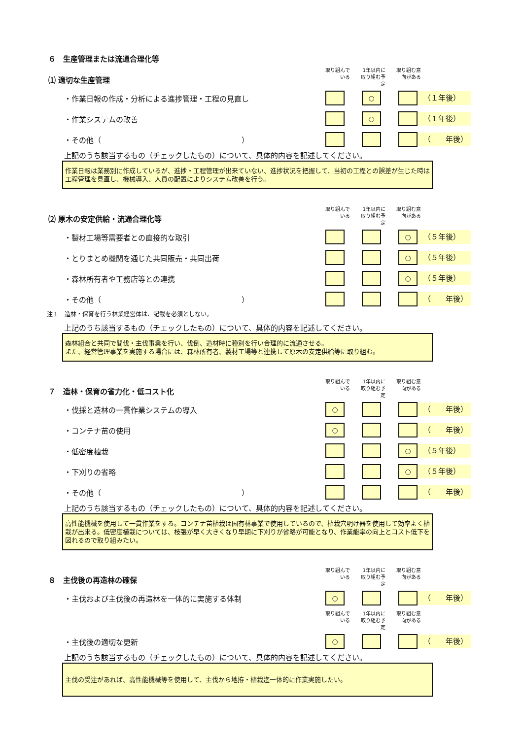６　生産管理または流通合理化等
⑴ 適切な生産管理
取り組んで
いる
1年以内に
取り組む予
定
取り組む意
向がある
・作業日報の作成・分析による進捗管理・工程の見直し
○
（１年後）
・作業システムの改善
○
（１年後）
・その他（　　　　　　　　　　　　　　　　　　　）
（　　年後）
上記のうち該当するもの（チェックしたもの）について、具体的内容を記述してください。
作業日報は業務別に作成しているが、進捗・工程管理が出来ていない、進捗状況を把握して、当初の工程との誤差が生じた時は工程管理を見直し、機械導入、人員の配置によりシステム改善を行う。
⑵ 原木の安定供給・流通合理化等
取り組んで
いる
1年以内に
取り組む予
定
取り組む意
向がある
・製材工場等需要者との直接的な取引
○
（５年後）
・とりまとめ機関を通じた共同販売・共同出荷
○
（５年後）
・森林所有者や工務店等との連携
○
（５年後）
・その他（　　　　　　　　　　　　　　　　　　　）
（　　年後）
注１　造林・保育を行う林業経営体は、記載を必須としない。
上記のうち該当するもの（チェックしたもの）について、具体的内容を記述してください。
森林組合と共同で間伐・主伐事業を行い、伐倒、造材時に種別を行い合理的に流通させる。
また、経営管理事業を実施する場合には、森林所有者、製材工場等と連携して原木の安定供給等に取り組む。
７　造林・保育の省力化・低コスト化
取り組んで
いる
1年以内に
取り組む予
定
取り組む意
向がある
・伐採と造林の一貫作業システムの導入
○
（　　年後）
・コンテナ苗の使用
○
（　　年後）
・低密度植栽
○
（５年後）
・下刈りの省略
○
（５年後）
・その他（　　　　　　　　　　　　　　　　　　　）
（　　年後）
上記のうち該当するもの（チェックしたもの）について、具体的内容を記述してください。
高性能機械を使用して一貫作業をする。コンテナ苗植栽は国有林事業で使用しているので、植栽穴明け器を使用して効率よく植栽が出来る。低密度植栽については、枝張が早く大きくなり早期に下刈りが省略が可能となり、作業能率の向上とコスト低下を図れるので取り組みたい。
８　主伐後の再造林の確保
取り組んで
いる
1年以内に
取り組む予
定
取り組む意
向がある
・主伐および主伐後の再造林を一体的に実施する体制
○
（　　年後）
取り組んで
いる
1年以内に
取り組む予
定
取り組む意
向がある
・主伐後の適切な更新
○
（　　年後）
上記のうち該当するもの（チェックしたもの）について、具体的内容を記述してください。
主伐の受注があれば、高性能機械等を使用して、主伐から地拵・植栽迄一体的に作業実施したい。